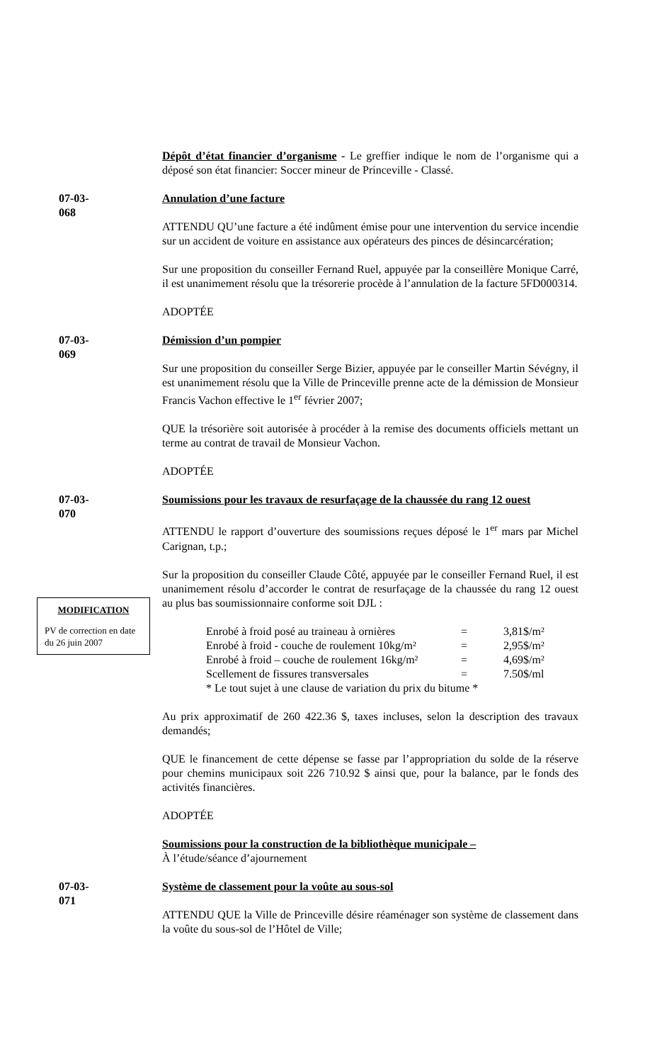Dépôt d’état financier d’organisme - Le greffier indique le nom de l’organisme qui a déposé son état financier: Soccer mineur de Princeville - Classé.
07-03-068 Annulation d’une facture
ATTENDU QU’une facture a été indûment émise pour une intervention du service incendie sur un accident de voiture en assistance aux opérateurs des pinces de désincarcération;
Sur une proposition du conseiller Fernand Ruel, appuyée par la conseillère Monique Carré, il est unanimement résolu que la trésorerie procède à l’annulation de la facture 5FD000314.
ADOPTÉE
07-03-069 Démission d’un pompier
Sur une proposition du conseiller Serge Bizier, appuyée par le conseiller Martin Sévégny, il est unanimement résolu que la Ville de Princeville prenne acte de la démission de Monsieur Francis Vachon effective le 1<sup>er</sup> février 2007;
QUE la trésorière soit autorisée à procéder à la remise des documents officiels mettant un terme au contrat de travail de Monsieur Vachon.
ADOPTÉE
07-03-070 Soumissions pour les travaux de resurfaçage de la chaussée du rang 12 ouest
ATTENDU le rapport d’ouverture des soumissions reçues déposé le 1<sup>er</sup> mars par Michel Carignan, t.p.;
MODIFICATION
PV de correction en date du 26 juin 2007
Sur la proposition du conseiller Claude Côté, appuyée par le conseiller Fernand Ruel, il est unanimement résolu d’accorder le contrat de resurfaçage de la chaussée du rang 12 ouest au plus bas soumissionnaire conforme soit DJL :
| Enrobé à froid posé au traineau à ornières | = | 3,81$/m² |
| Enrobé à froid - couche de roulement 10kg/m² | = | 2,95$/m² |
| Enrobé à froid – couche de roulement 16kg/m² | = | 4,69$/m² |
| Scellement de fissures transversales | = | 7.50$/ml |
| * Le tout sujet à une clause de variation du prix du bitume * | | |
Au prix approximatif de 260 422.36 $, taxes incluses, selon la description des travaux demandés;
QUE le financement de cette dépense se fasse par l’appropriation du solde de la réserve pour chemins municipaux soit 226 710.92 $ ainsi que, pour la balance, par le fonds des activités financières.
ADOPTÉE
Soumissions pour la construction de la bibliothèque municipale –
À l’étude/séance d’ajournement
07-03-071 Système de classement pour la voûte au sous-sol
ATTENDU QUE la Ville de Princeville désire réaménager son système de classement dans la voûte du sous-sol de l’Hôtel de Ville;